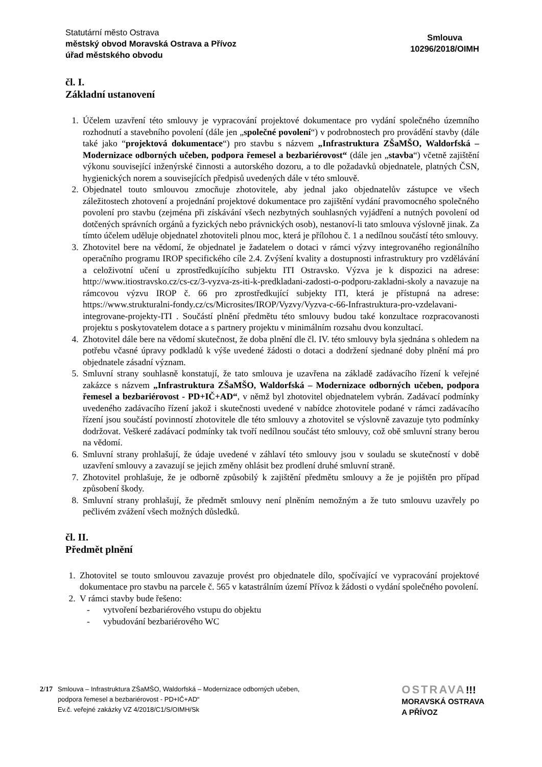Statutární město Ostrava
městský obvod Moravská Ostrava a Přívoz
úřad městského obvodu
Smlouva
10296/2018/OIMH
čl. I.
Základní ustanovení
1. Účelem uzavření této smlouvy je vypracování projektové dokumentace pro vydání společného územního rozhodnutí a stavebního povolení (dále jen „společné povolení“) v podrobnostech pro provádění stavby (dále také jako “projektová dokumentace“) pro stavbu s názvem „Infrastruktura ZŠaMŠO, Waldorfská – Modernizace odborných učeben, podpora řemesel a bezbariérovost“ (dále jen „stavba“) včetně zajištění výkonu související inženýrské činnosti a autorského dozoru, a to dle požadavků objednatele, platných ČSN, hygienických norem a souvisejících předpisů uvedených dále v této smlouvě.
2. Objednatel touto smlouvou zmocňuje zhotovitele, aby jednal jako objednatelův zástupce ve všech záležitostech zhotovení a projednání projektové dokumentace pro zajištění vydání pravomocného společného povolení pro stavbu (zejména při získávání všech nezbytných souhlasných vyjádření a nutných povolení od dotčených správních orgánů a fyzických nebo právnických osob), nestanoví-li tato smlouva výslovně jinak. Za tímto účelem uděluje objednatel zhotoviteli plnou moc, která je přílohou č. 1 a nedílnou součástí této smlouvy.
3. Zhotovitel bere na vědomí, že objednatel je žadatelem o dotaci v rámci výzvy integrovaného regionálního operačního programu IROP specifického cíle 2.4. Zvýšení kvality a dostupnosti infrastruktury pro vzdělávání a celoživotní učení u zprostředkujícího subjektu ITI Ostravsko. Výzva je k dispozici na adrese: http://www.itiostravsko.cz/cs-cz/3-vyzva-zs-iti-k-predkladani-zadosti-o-podporu-zakladni-skoly a navazuje na rámcovou výzvu IROP č. 66 pro zprostředkující subjekty ITI, která je přístupná na adrese: https://www.strukturalni-fondy.cz/cs/Microsites/IROP/Vyzvy/Vyzva-c-66-Infrastruktura-pro-vzdelavani-integrovane-projekty-ITI . Součástí plnění předmětu této smlouvy budou také konzultace rozpracovanosti projektu s poskytovatelem dotace a s partnery projektu v minimálním rozsahu dvou konzultací.
4. Zhotovitel dále bere na vědomí skutečnost, že doba plnění dle čl. IV. této smlouvy byla sjednána s ohledem na potřebu včasné úpravy podkladů k výše uvedené žádosti o dotaci a dodržení sjednané doby plnění má pro objednatele zásadní význam.
5. Smluvní strany souhlasně konstatují, že tato smlouva je uzavřena na základě zadávacího řízení k veřejné zakázce s názvem „Infrastruktura ZŠaMŠO, Waldorfská – Modernizace odborných učeben, podpora řemesel a bezbariérovost - PD+IČ+AD“, v němž byl zhotovitel objednatelem vybrán. Zadávací podmínky uvedeného zadávacího řízení jakož i skutečnosti uvedené v nabídce zhotovitele podané v rámci zadávacího řízení jsou součástí povinností zhotovitele dle této smlouvy a zhotovitel se výslovně zavazuje tyto podmínky dodržovat. Veškeré zadávací podmínky tak tvoří nedílnou součást této smlouvy, což obě smluvní strany berou na vědomí.
6. Smluvní strany prohlašují, že údaje uvedené v záhlaví této smlouvy jsou v souladu se skutečností v době uzavření smlouvy a zavazují se jejich změny ohlásit bez prodlení druhé smluvní straně.
7. Zhotovitel prohlašuje, že je odborně způsobilý k zajištění předmětu smlouvy a že je pojištěn pro případ způsobení škody.
8. Smluvní strany prohlašují, že předmět smlouvy není plněním nemožným a že tuto smlouvu uzavřely po pečlivém zvážení všech možných důsledků.
čl. II.
Předmět plnění
1. Zhotovitel se touto smlouvou zavazuje provést pro objednatele dílo, spočívající ve vypracování projektové dokumentace pro stavbu na parcele č. 565 v katastrálním území Přívoz k žádosti o vydání společného povolení.
2. V rámci stavby bude řešeno:
- vytvoření bezbariérového vstupu do objektu
- vybudování bezbariérového WC
2/17 Smlouva – Infrastruktura ZŠaMŠO, Waldorfská – Modernizace odborných učeben,
podpora řemesel a bezbariérovost - PD+IČ+AD“
Ev.č. veřejné zakázky VZ 4/2018/C1/S/OIMH/Sk
OSTRAVA!!!
MORAVSKÁ OSTRAVA
A PŘÍVOZ